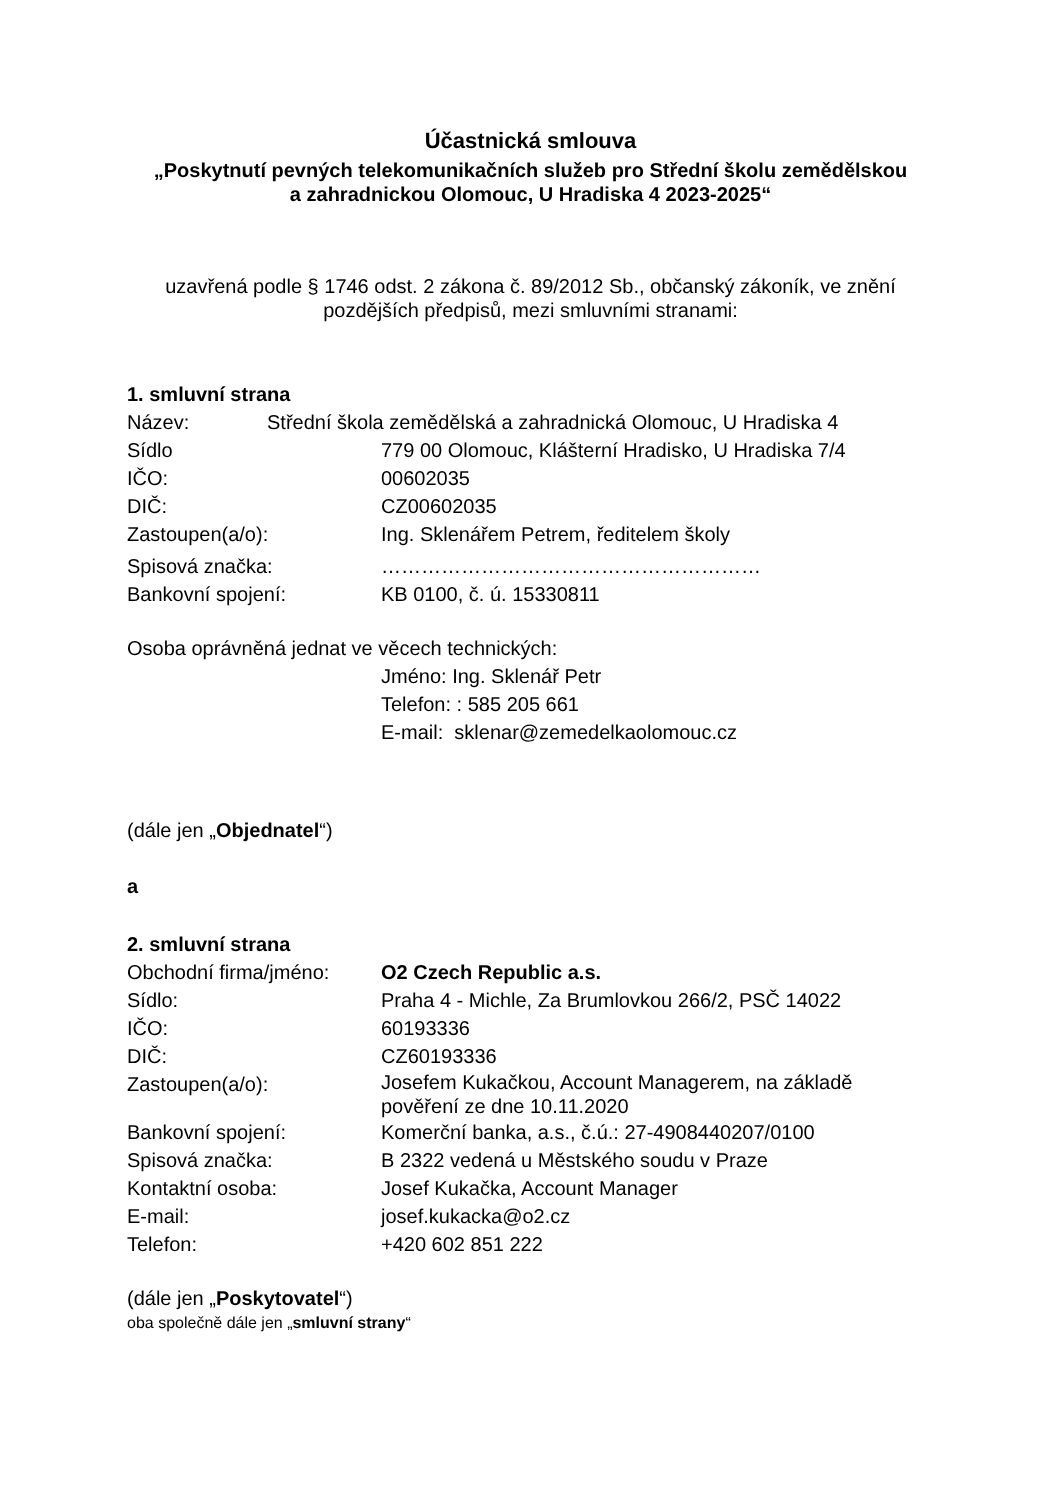Účastnická smlouva
„Poskytnutí pevných telekomunikačních služeb pro Střední školu zemědělskou
a zahradnickou Olomouc, U Hradiska 4 2023-2025“
uzavřená podle § 1746 odst. 2 zákona č. 89/2012 Sb., občanský zákoník, ve znění
pozdějších předpisů, mezi smluvními stranami:
1. smluvní strana
Název: Střední škola zemědělská a zahradnická Olomouc, U Hradiska 4
Sídlo 779 00 Olomouc, Klášterní Hradisko, U Hradiska 7/4
IČO: 00602035
DIČ: CZ00602035
Zastoupen(a/o): Ing. Sklenářem Petrem, ředitelem školy
Spisová značka: …………………………………………………
Bankovní spojení: KB 0100, č. ú. 15330811
Osoba oprávněná jednat ve věcech technických:
Jméno: Ing. Sklenář Petr
Telefon: : 585 205 661
E-mail: sklenar@zemedelkaolomouc.cz
(dále jen „Objednatel“)
a
2. smluvní strana
Obchodní firma/jméno: O2 Czech Republic a.s.
Sídlo: Praha 4 - Michle, Za Brumlovkou 266/2, PSČ 14022
IČO: 60193336
DIČ: CZ60193336
Zastoupen(a/o): Josefem Kukačkou, Account Managerem, na základě
pověření ze dne 10.11.2020
Bankovní spojení: Komerční banka, a.s., č.ú.: 27-4908440207/0100
Spisová značka: B 2322 vedená u Městského soudu v Praze
Kontaktní osoba: Josef Kukačka, Account Manager
E-mail: josef.kukacka@o2.cz
Telefon: +420 602 851 222
(dále jen „Poskytovatel“)
oba společně dále jen „smluvní strany“